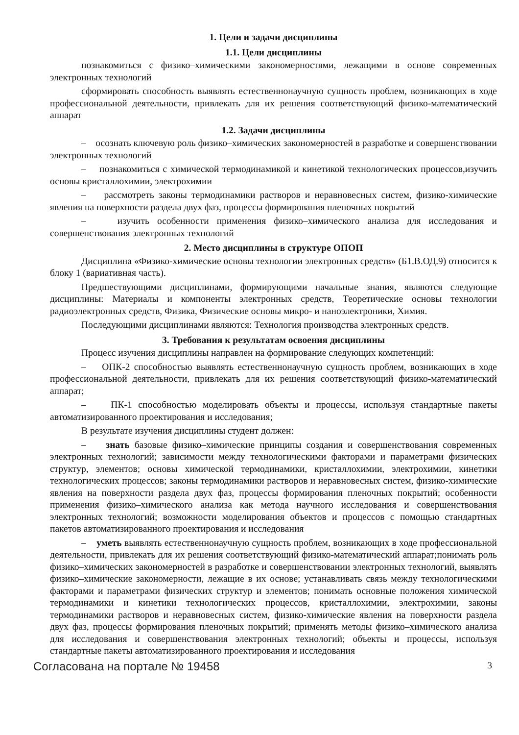1. Цели и задачи дисциплины
1.1. Цели дисциплины
познакомиться с физико–химическими закономерностями, лежащими в основе современных электронных технологий
сформировать способность выявлять естественнонаучную сущность проблем, возникающих в ходе профессиональной деятельности, привлекать для их решения соответствующий физико-математический аппарат
1.2. Задачи дисциплины
– осознать ключевую роль физико–химических закономерностей в разработке и совершенствовании электронных технологий
– познакомиться с химической термодинамикой и кинетикой технологических процессов,изучить основы кристаллохимии, электрохимии
– рассмотреть законы термодинамики растворов и неравновесных систем, физико-химические явления на поверхности раздела двух фаз, процессы формирования пленочных покрытий
– изучить особенности применения физико–химического анализа для исследования и совершенствования электронных технологий
2. Место дисциплины в структуре ОПОП
Дисциплина «Физико-химические основы технологии электронных средств» (Б1.В.ОД.9) относится к блоку 1 (вариативная часть).
Предшествующими дисциплинами, формирующими начальные знания, являются следующие дисциплины: Материалы и компоненты электронных средств, Теоретические основы технологии радиоэлектронных средств, Физика, Физические основы микро- и наноэлектроники, Химия.
Последующими дисциплинами являются: Технология производства электронных средств.
3. Требования к результатам освоения дисциплины
Процесс изучения дисциплины направлен на формирование следующих компетенций:
– ОПК-2 способностью выявлять естественнонаучную сущность проблем, возникающих в ходе профессиональной деятельности, привлекать для их решения соответствующий физико-математический аппарат;
– ПК-1 способностью моделировать объекты и процессы, используя стандартные пакеты автоматизированного проектирования и исследования;
В результате изучения дисциплины студент должен:
– знать базовые физико–химические принципы создания и совершенствования современных электронных технологий; зависимости между технологическими факторами и параметрами физических структур, элементов; основы химической термодинамики, кристаллохимии, электрохимии, кинетики технологических процессов; законы термодинамики растворов и неравновесных систем, физико-химические явления на поверхности раздела двух фаз, процессы формирования пленочных покрытий; особенности применения физико–химического анализа как метода научного исследования и совершенствования электронных технологий; возможности моделирования объектов и процессов с помощью стандартных пакетов автоматизированного проектирования и исследования
– уметь выявлять естественнонаучную сущность проблем, возникающих в ходе профессиональной деятельности, привлекать для их решения соответствующий физико-математический аппарат;понимать роль физико–химических закономерностей в разработке и совершенствовании электронных технологий, выявлять физико–химические закономерности, лежащие в их основе; устанавливать связь между технологическими факторами и параметрами физических структур и элементов; понимать основные положения химической термодинамики и кинетики технологических процессов, кристаллохимии, электрохимии, законы термодинамики растворов и неравновесных систем, физико-химические явления на поверхности раздела двух фаз, процессы формирования пленочных покрытий; применять методы физико–химического анализа для исследования и совершенствования электронных технологий; объекты и процессы, используя стандартные пакеты автоматизированного проектирования и исследования
Согласована на портале № 19458 3